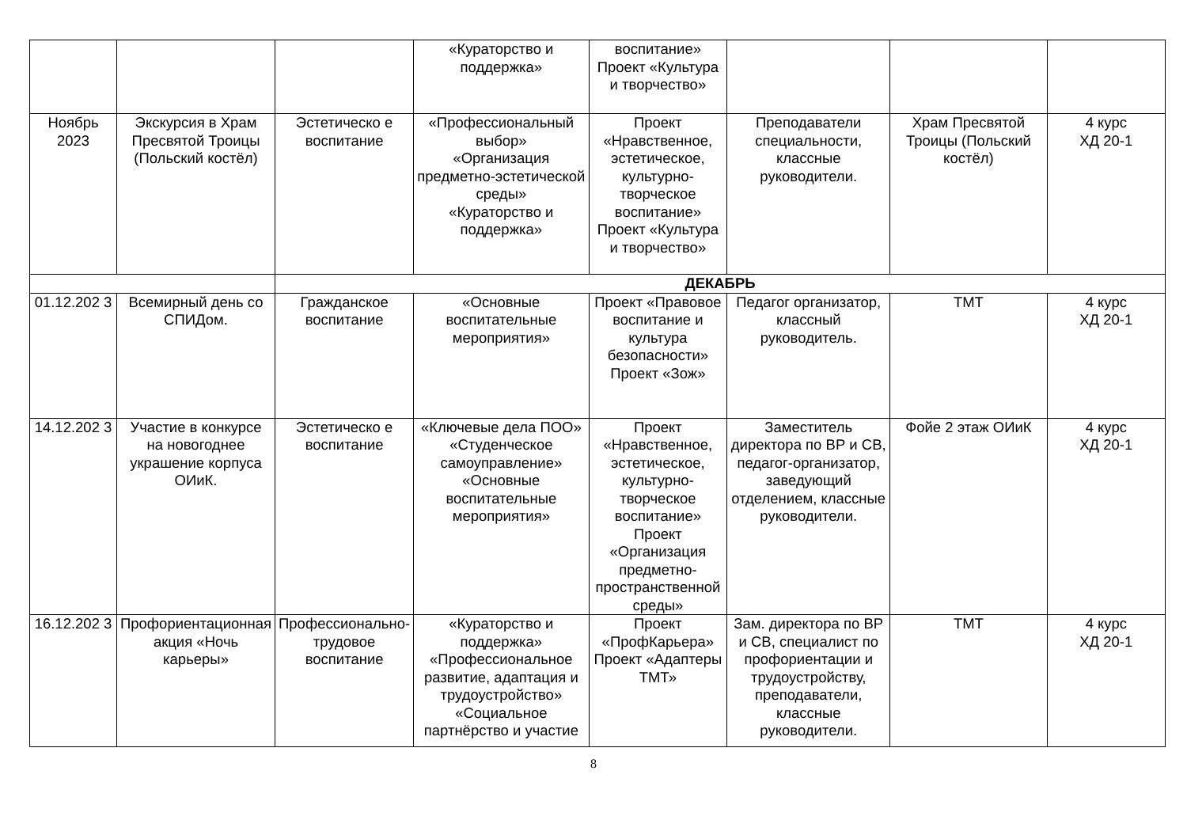| | | | «Кураторство и поддержка» | воспитание» Проект «Культура и творчество» | | | |
| Ноябрь 2023 | Экскурсия в Храм Пресвятой Троицы (Польский костёл) | Эстетическо е воспитание | «Профессиональный выбор» «Организация предметно-эстетической среды» «Кураторство и поддержка» | Проект «Нравственное, эстетическое, культурно-творческое воспитание» Проект «Культура и творчество» | Преподаватели специальности, классные руководители. | Храм Пресвятой Троицы (Польский костёл) | 4 курс ХД 20-1 |
| | | ДЕКАБРЬ | | | | | |
| 01.12.202 3 | Всемирный день со СПИДом. | Гражданское воспитание | «Основные воспитательные мероприятия» | Проект «Правовое воспитание и культура безопасности» Проект «Зож» | Педагог организатор, классный руководитель. | ТМТ | 4 курс ХД 20-1 |
| 14.12.202 3 | Участие в конкурсе на новогоднее украшение корпуса ОИиК. | Эстетическо е воспитание | «Ключевые дела ПОО» «Студенческое самоуправление» «Основные воспитательные мероприятия» | Проект «Нравственное, эстетическое, культурно-творческое воспитание» Проект «Организация предметно-пространственной среды» | Заместитель директора по ВР и СВ, педагог-организатор, заведующий отделением, классные руководители. | Фойе 2 этаж ОИиК | 4 курс ХД 20-1 |
| 16.12.202 3 | Профориентационная акция «Ночь карьеры» | Профессионально-трудовое воспитание | «Кураторство и поддержка» «Профессиональное развитие, адаптация и трудоустройство» «Социальное партнёрство и участие | Проект «ПрофКарьера» Проект «Адаптеры ТМТ» | Зам. директора по ВР и СВ, специалист по профориентации и трудоустройству, преподаватели, классные руководители. | ТМТ | 4 курс ХД 20-1 |
8